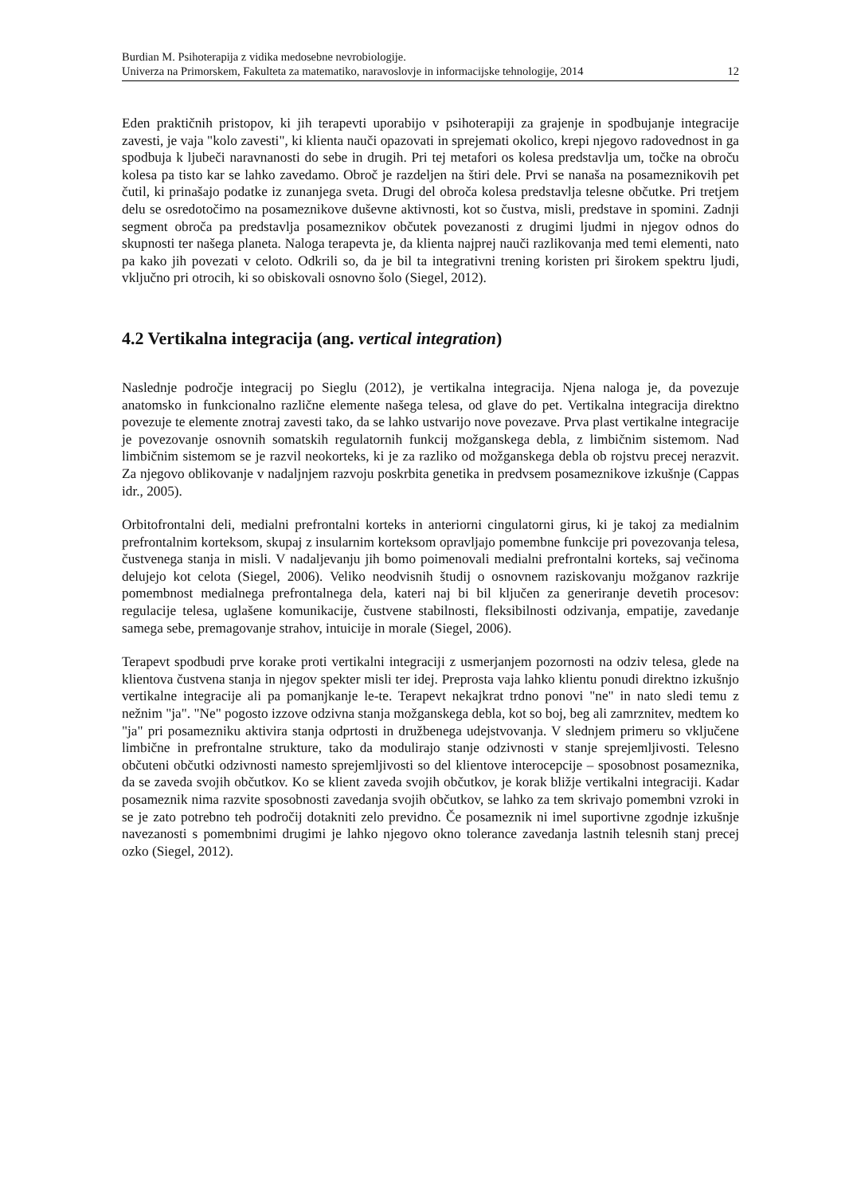Burdian M. Psihoterapija z vidika medosebne nevrobiologije.
Univerza na Primorskem, Fakulteta za matematiko, naravoslovje in informacijske tehnologije, 2014
12
Eden praktičnih pristopov, ki jih terapevti uporabijo v psihoterapiji za grajenje in spodbujanje integracije zavesti, je vaja "kolo zavesti", ki klienta nauči opazovati in sprejemati okolico, krepi njegovo radovednost in ga spodbuja k ljubeči naravnanosti do sebe in drugih. Pri tej metafori os kolesa predstavlja um, točke na obroču kolesa pa tisto kar se lahko zavedamo. Obroč je razdeljen na štiri dele. Prvi se nanaša na posameznikovih pet čutil, ki prinašajo podatke iz zunanjega sveta. Drugi del obroča kolesa predstavlja telesne občutke. Pri tretjem delu se osredotočimo na posameznikove duševne aktivnosti, kot so čustva, misli, predstave in spomini. Zadnji segment obroča pa predstavlja posameznikov občutek povezanosti z drugimi ljudmi in njegov odnos do skupnosti ter našega planeta. Naloga terapevta je, da klienta najprej nauči razlikovanja med temi elementi, nato pa kako jih povezati v celoto. Odkrili so, da je bil ta integrativni trening koristen pri širokem spektru ljudi, vključno pri otrocih, ki so obiskovali osnovno šolo (Siegel, 2012).
4.2 Vertikalna integracija (ang. vertical integration)
Naslednje področje integracij po Sieglu (2012), je vertikalna integracija. Njena naloga je, da povezuje anatomsko in funkcionalno različne elemente našega telesa, od glave do pet. Vertikalna integracija direktno povezuje te elemente znotraj zavesti tako, da se lahko ustvarijo nove povezave. Prva plast vertikalne integracije je povezovanje osnovnih somatskih regulatornih funkcij možganskega debla, z limbičnim sistemom. Nad limbičnim sistemom se je razvil neokorteks, ki je za razliko od možganskega debla ob rojstvu precej nerazvit. Za njegovo oblikovanje v nadaljnjem razvoju poskrbita genetika in predvsem posameznikove izkušnje (Cappas idr., 2005).
Orbitofrontalni deli, medialni prefrontalni korteks in anteriorni cingulatorni girus, ki je takoj za medialnim prefrontalnim korteksom, skupaj z insularnim korteksom opravljajo pomembne funkcije pri povezovanja telesa, čustvenega stanja in misli. V nadaljevanju jih bomo poimenovali medialni prefrontalni korteks, saj večinoma delujejo kot celota (Siegel, 2006). Veliko neodvisnih študij o osnovnem raziskovanju možganov razkrije pomembnost medialnega prefrontalnega dela, kateri naj bi bil ključen za generiranje devetih procesov: regulacije telesa, uglašene komunikacije, čustvene stabilnosti, fleksibilnosti odzivanja, empatije, zavedanje samega sebe, premagovanje strahov, intuicije in morale (Siegel, 2006).
Terapevt spodbudi prve korake proti vertikalni integraciji z usmerjanjem pozornosti na odziv telesa, glede na klientova čustvena stanja in njegov spekter misli ter idej. Preprosta vaja lahko klientu ponudi direktno izkušnjo vertikalne integracije ali pa pomanjkanje le-te. Terapevt nekajkrat trdno ponovi "ne" in nato sledi temu z nežnim "ja". "Ne" pogosto izzove odzivna stanja možganskega debla, kot so boj, beg ali zamrznitev, medtem ko "ja" pri posamezniku aktivira stanja odprtosti in družbenega udejstvovanja. V slednjem primeru so vključene limbične in prefrontalne strukture, tako da modulirajo stanje odzivnosti v stanje sprejemljivosti. Telesno občuteni občutki odzivnosti namesto sprejemljivosti so del klientove interocepcije – sposobnost posameznika, da se zaveda svojih občutkov. Ko se klient zaveda svojih občutkov, je korak bližje vertikalni integraciji. Kadar posameznik nima razvite sposobnosti zavedanja svojih občutkov, se lahko za tem skrivajo pomembni vzroki in se je zato potrebno teh področij dotakniti zelo previdno. Če posameznik ni imel suportivne zgodnje izkušnje navezanosti s pomembnimi drugimi je lahko njegovo okno tolerance zavedanja lastnih telesnih stanj precej ozko (Siegel, 2012).